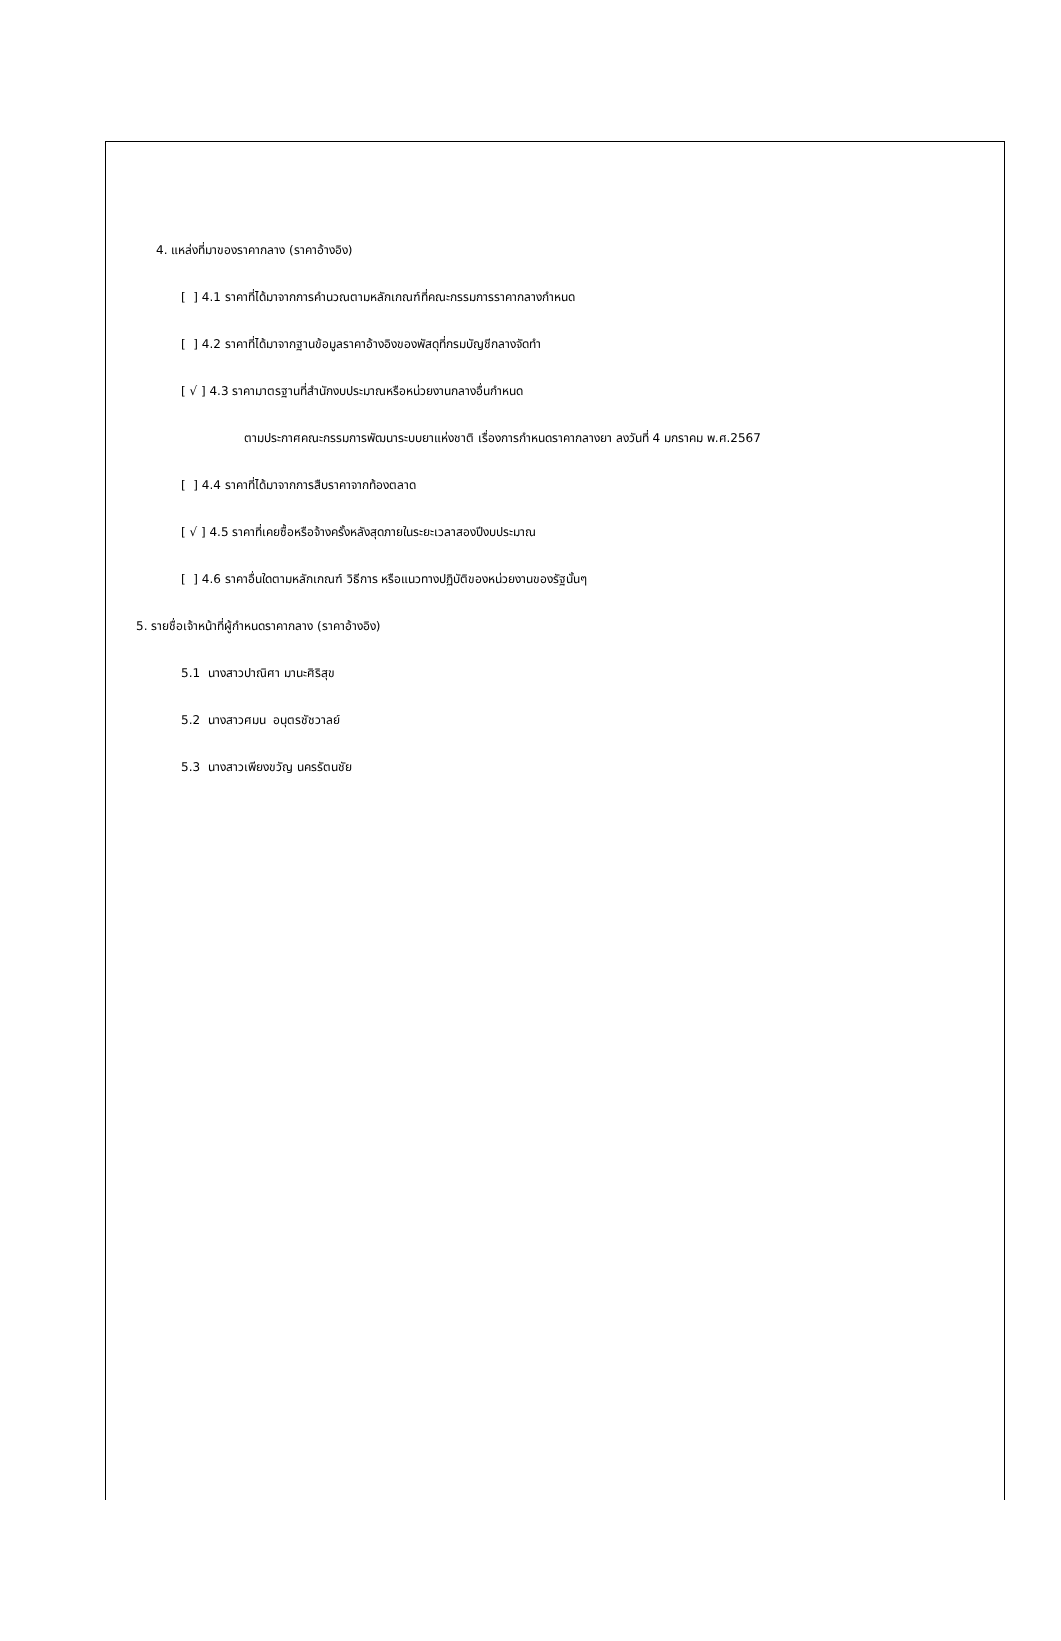4. แหล่งที่มาของราคากลาง (ราคาอ้างอิง)
[ ] 4.1 ราคาที่ได้มาจากการคำนวณตามหลักเกณฑ์ที่คณะกรรมการราคากลางกำหนด
[ ] 4.2 ราคาที่ได้มาจากฐานข้อมูลราคาอ้างอิงของพัสดุที่กรมบัญชีกลางจัดทำ
[ √ ] 4.3 ราคามาตรฐานที่สำนักงบประมาณหรือหน่วยงานกลางอื่นกำหนด
ตามประกาศคณะกรรมการพัฒนาระบบยาแห่งชาติ เรื่องการกำหนดราคากลางยา ลงวันที่ 4 มกราคม พ.ศ.2567
[ ] 4.4 ราคาที่ได้มาจากการสืบราคาจากท้องตลาด
[ √ ] 4.5 ราคาที่เคยซื้อหรือจ้างครั้งหลังสุดภายในระยะเวลาสองปีงบประมาณ
[ ] 4.6 ราคาอื่นใดตามหลักเกณฑ์ วิธีการ หรือแนวทางปฏิบัติของหน่วยงานของรัฐนั้นๆ
5. รายชื่อเจ้าหน้าที่ผู้กำหนดราคากลาง (ราคาอ้างอิง)
5.1 นางสาวปาณิศา มานะศิริสุข
5.2 นางสาวศมน อนุตรชัชวาลย์
5.3 นางสาวเพียงขวัญ นครรัตนชัย